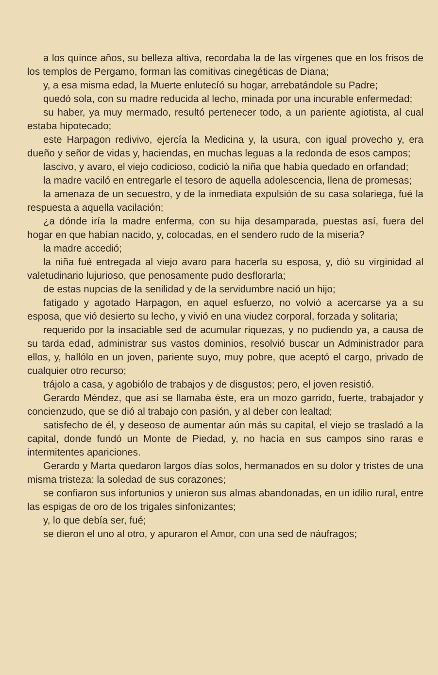a los quince años, su belleza altiva, recordaba la de las vírgenes que en los frisos de los templos de Pergamo, forman las comitivas cinegéticas de Diana;
y, a esa misma edad, la Muerte enlutecíó su hogar, arrebatándole su Padre;
quedó sola, con su madre reducida al lecho, minada por una incurable enfermedad;
su haber, ya muy mermado, resultó pertenecer todo, a un pariente agiotista, al cual estaba hipotecado;
este Harpagon redivivo, ejercía la Medicina y, la usura, con igual provecho y, era dueño y señor de vidas y, haciendas, en muchas leguas a la redonda de esos campos;
lascivo, y avaro, el viejo codicioso, codició la niña que había quedado en orfandad;
la madre vaciló en entregarle el tesoro de aquella adolescencia, llena de promesas;
la amenaza de un secuestro, y de la inmediata expulsión de su casa solariega, fué la respuesta a aquella vacilación;
¿a dónde iría la madre enferma, con su hija desamparada, puestas así, fuera del hogar en que habían nacido, y, colocadas, en el sendero rudo de la miseria?
la madre accedió;
la niña fué entregada al viejo avaro para hacerla su esposa, y, dió su virginidad al valetudinario lujurioso, que penosamente pudo desflorarla;
de estas nupcias de la senilidad y de la servidumbre nació un hijo;
fatigado y agotado Harpagon, en aquel esfuerzo, no volvió a acercarse ya a su esposa, que vió desierto su lecho, y vivió en una viudez corporal, forzada y solitaria;
requerido por la insaciable sed de acumular riquezas, y no pudiendo ya, a causa de su tarda edad, administrar sus vastos dominios, resolvió buscar un Administrador para ellos, y, hallólo en un joven, pariente suyo, muy pobre, que aceptó el cargo, privado de cualquier otro recurso;
trájolo a casa, y agobiólo de trabajos y de disgustos; pero, el joven resistió.
Gerardo Méndez, que así se llamaba éste, era un mozo garrido, fuerte, trabajador y concienzudo, que se dió al trabajo con pasión, y al deber con lealtad;
satisfecho de él, y deseoso de aumentar aún más su capital, el viejo se trasladó a la capital, donde fundó un Monte de Piedad, y, no hacía en sus campos sino raras e intermitentes apariciones.
Gerardo y Marta quedaron largos días solos, hermanados en su dolor y tristes de una misma tristeza: la soledad de sus corazones;
se confiaron sus infortunios y unieron sus almas abandonadas, en un idilio rural, entre las espigas de oro de los trigales sinfonizantes;
y, lo que debía ser, fué;
se dieron el uno al otro, y apuraron el Amor, con una sed de náufragos;